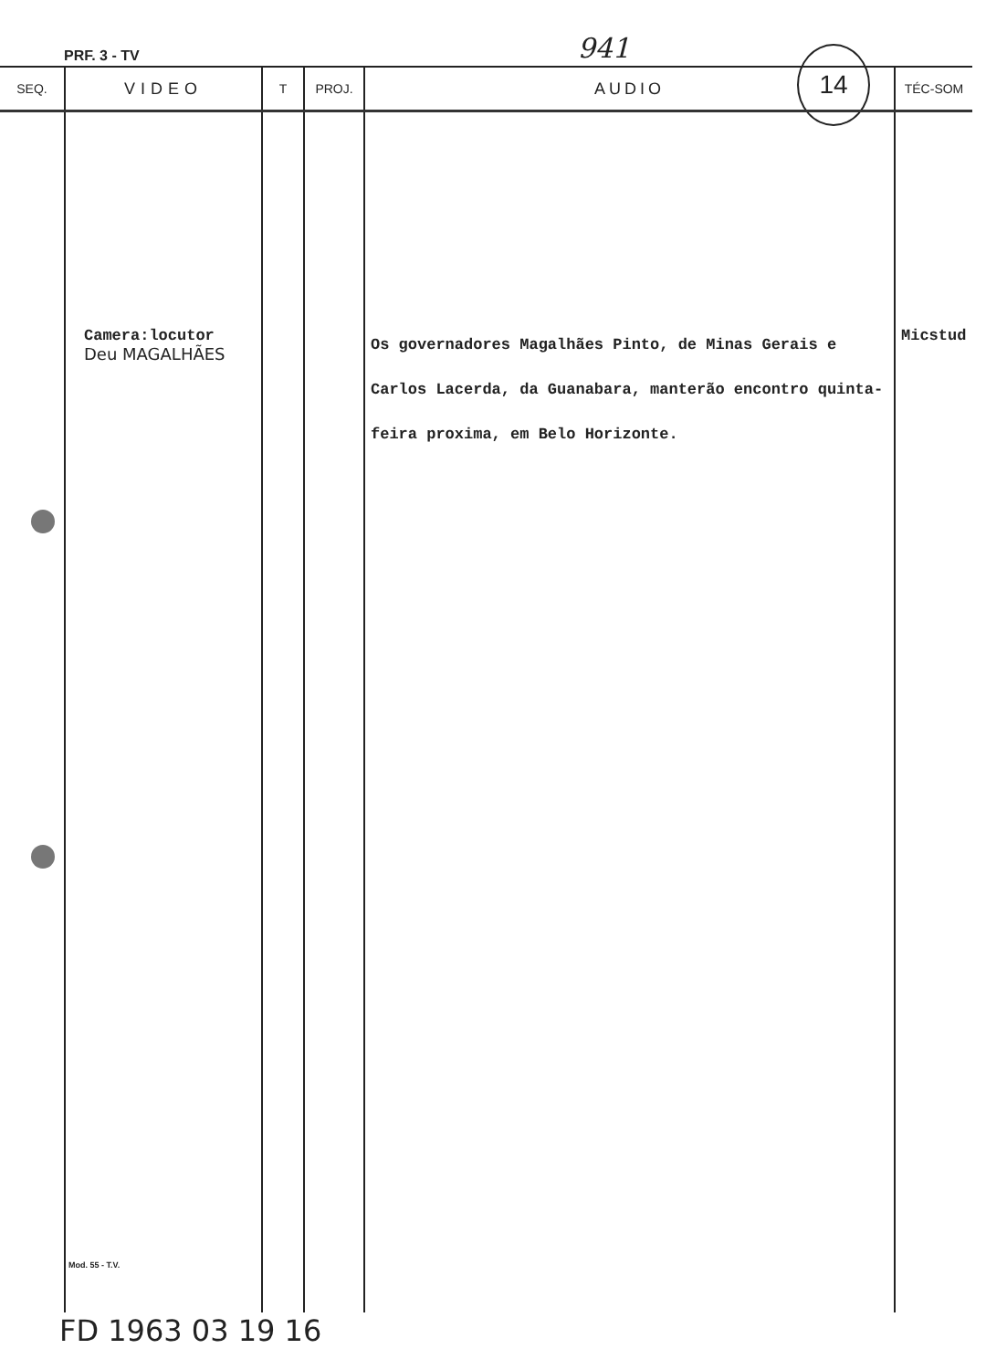PRF. 3 - TV 941
14
| SEQ. | VIDEO | T | PROJ. | AUDIO | TÉC-SOM |
| --- | --- | --- | --- | --- | --- |
| | Camera:locutor Deu MAGALHÃES | | | Os governadores Magalhães Pinto, de Minas Gerais e Carlos Lacerda, da Guanabara, manterão encontro quinta-feira proxima, em Belo Horizonte. | Micstud |
Mod. 55 - T.V.
FD 1963 03 19 16